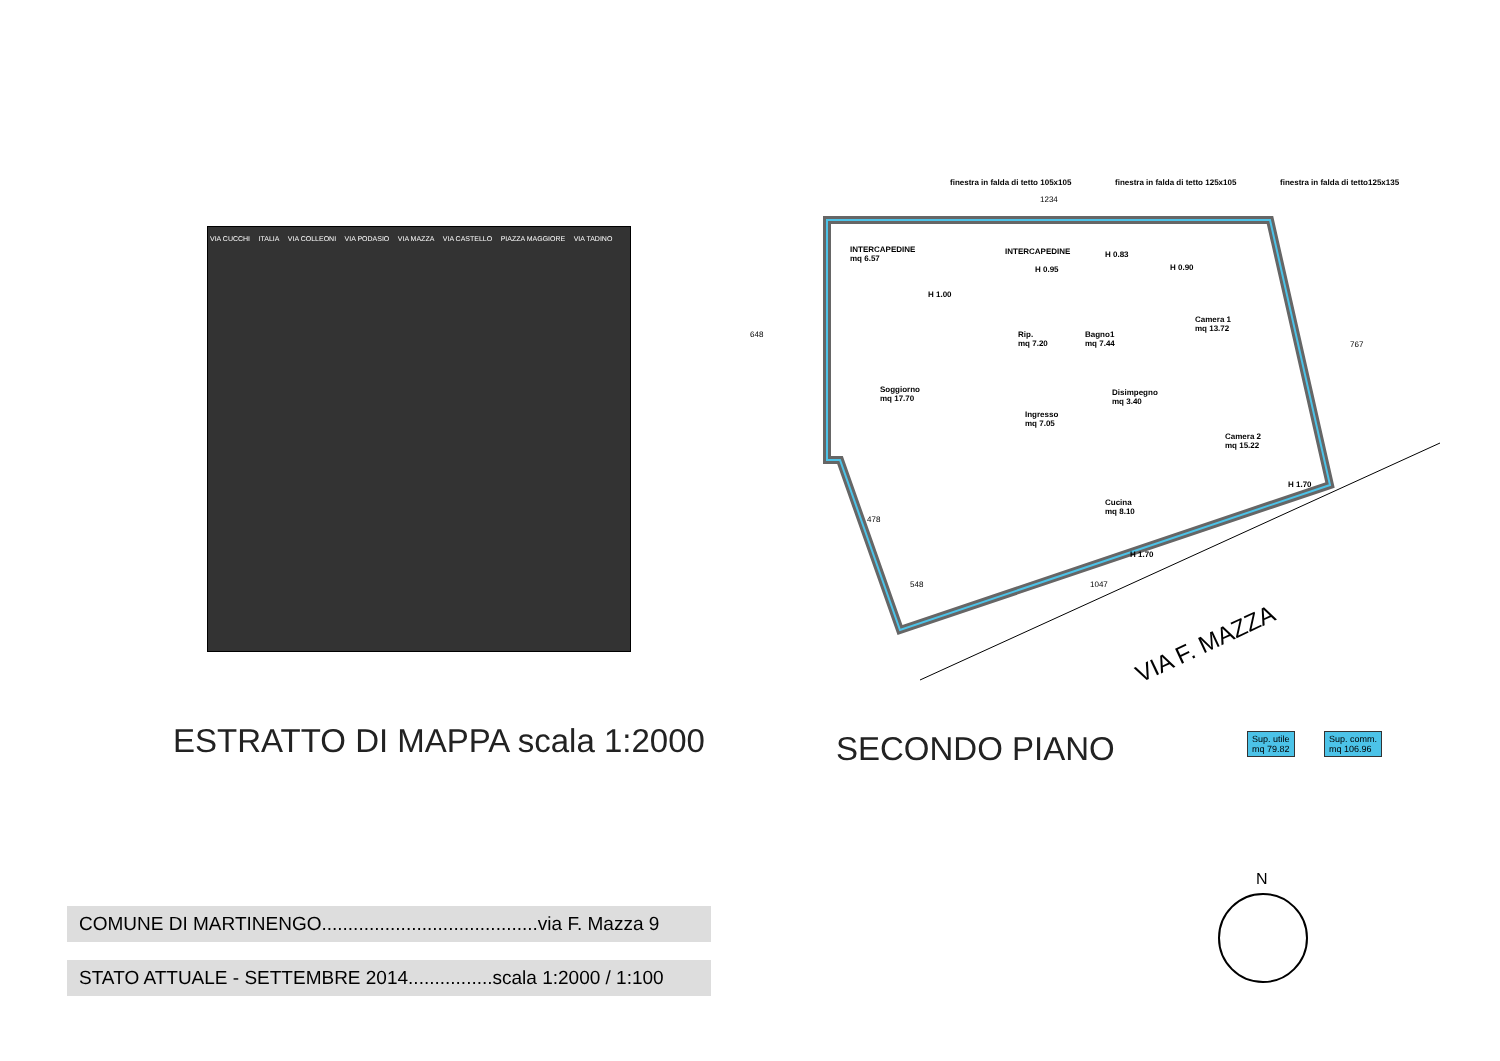VIA CUCCHI ITALIA VIA COLLEONI VIA PODASIO VIA MAZZA VIA CASTELLO PIAZZA MAGGIORE VIA TADINO
finestra in falda di tetto 105x105
finestra in falda di tetto 125x105
finestra in falda di tetto125x135
1234
INTERCAPEDINE
mq 6.57
INTERCAPEDINE
H 0.95
H 0.83
H 0.90
H 1.00
Rip.
mq 7.20
Bagno1
mq 7.44
Camera 1
mq 13.72
Soggiorno
mq 17.70
Disimpegno
mq 3.40
Ingresso
mq 7.05
Camera 2
mq 15.22
H 1.70
Cucina
mq 8.10
H 1.70
648
478
548 1047
767
VIA F. MAZZA
ESTRATTO DI MAPPA scala 1:2000 SECONDO PIANO
Sup. utile
mq 79.82
Sup. comm.
mq 106.96
COMUNE DI MARTINENGO.........................................via F. Mazza 9
STATO ATTUALE - SETTEMBRE 2014................scala 1:2000 / 1:100
N